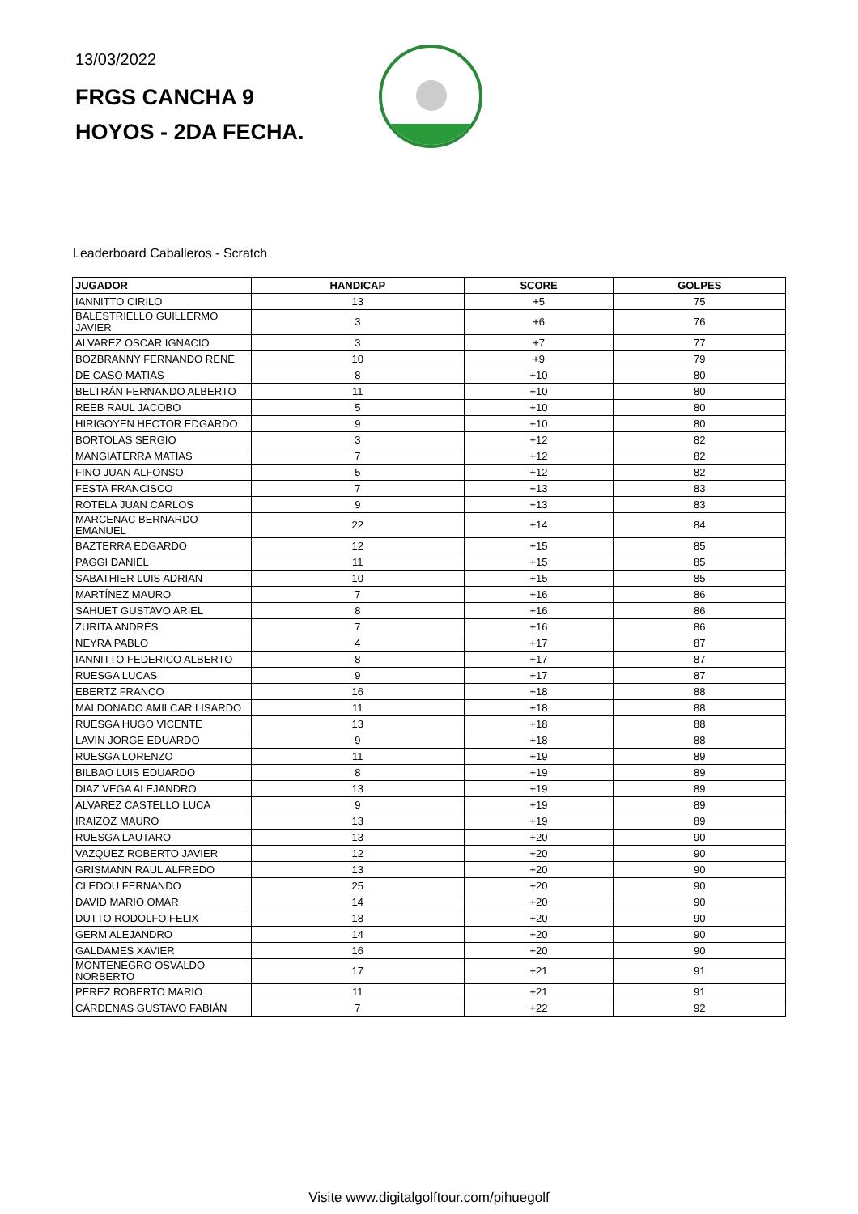13/03/2022
FRGS CANCHA 9
HOYOS - 2DA FECHA.
Leaderboard Caballeros - Scratch
| JUGADOR | HANDICAP | SCORE | GOLPES |
| --- | --- | --- | --- |
| IANNITTO CIRILO | 13 | +5 | 75 |
| BALESTRIELLO GUILLERMO JAVIER | 3 | +6 | 76 |
| ALVAREZ OSCAR IGNACIO | 3 | +7 | 77 |
| BOZBRANNY FERNANDO RENE | 10 | +9 | 79 |
| DE CASO MATIAS | 8 | +10 | 80 |
| BELTRÁN FERNANDO ALBERTO | 11 | +10 | 80 |
| REEB RAUL JACOBO | 5 | +10 | 80 |
| HIRIGOYEN HECTOR EDGARDO | 9 | +10 | 80 |
| BORTOLAS SERGIO | 3 | +12 | 82 |
| MANGIATERRA MATIAS | 7 | +12 | 82 |
| FINO JUAN ALFONSO | 5 | +12 | 82 |
| FESTA FRANCISCO | 7 | +13 | 83 |
| ROTELA JUAN CARLOS | 9 | +13 | 83 |
| MARCENAC BERNARDO EMANUEL | 22 | +14 | 84 |
| BAZTERRA EDGARDO | 12 | +15 | 85 |
| PAGGI DANIEL | 11 | +15 | 85 |
| SABATHIER LUIS ADRIAN | 10 | +15 | 85 |
| MARTÍNEZ MAURO | 7 | +16 | 86 |
| SAHUET GUSTAVO ARIEL | 8 | +16 | 86 |
| ZURITA ANDRÉS | 7 | +16 | 86 |
| NEYRA PABLO | 4 | +17 | 87 |
| IANNITTO FEDERICO ALBERTO | 8 | +17 | 87 |
| RUESGA LUCAS | 9 | +17 | 87 |
| EBERTZ FRANCO | 16 | +18 | 88 |
| MALDONADO AMILCAR LISARDO | 11 | +18 | 88 |
| RUESGA HUGO VICENTE | 13 | +18 | 88 |
| LAVIN JORGE EDUARDO | 9 | +18 | 88 |
| RUESGA LORENZO | 11 | +19 | 89 |
| BILBAO LUIS EDUARDO | 8 | +19 | 89 |
| DIAZ VEGA ALEJANDRO | 13 | +19 | 89 |
| ALVAREZ CASTELLO LUCA | 9 | +19 | 89 |
| IRAIZOZ MAURO | 13 | +19 | 89 |
| RUESGA LAUTARO | 13 | +20 | 90 |
| VAZQUEZ ROBERTO JAVIER | 12 | +20 | 90 |
| GRISMANN RAUL ALFREDO | 13 | +20 | 90 |
| CLEDOU FERNANDO | 25 | +20 | 90 |
| DAVID MARIO OMAR | 14 | +20 | 90 |
| DUTTO RODOLFO FELIX | 18 | +20 | 90 |
| GERM ALEJANDRO | 14 | +20 | 90 |
| GALDAMES XAVIER | 16 | +20 | 90 |
| MONTENEGRO OSVALDO NORBERTO | 17 | +21 | 91 |
| PEREZ ROBERTO MARIO | 11 | +21 | 91 |
| CÁRDENAS GUSTAVO FABIÁN | 7 | +22 | 92 |
Visite www.digitalgolftour.com/pihuegolf